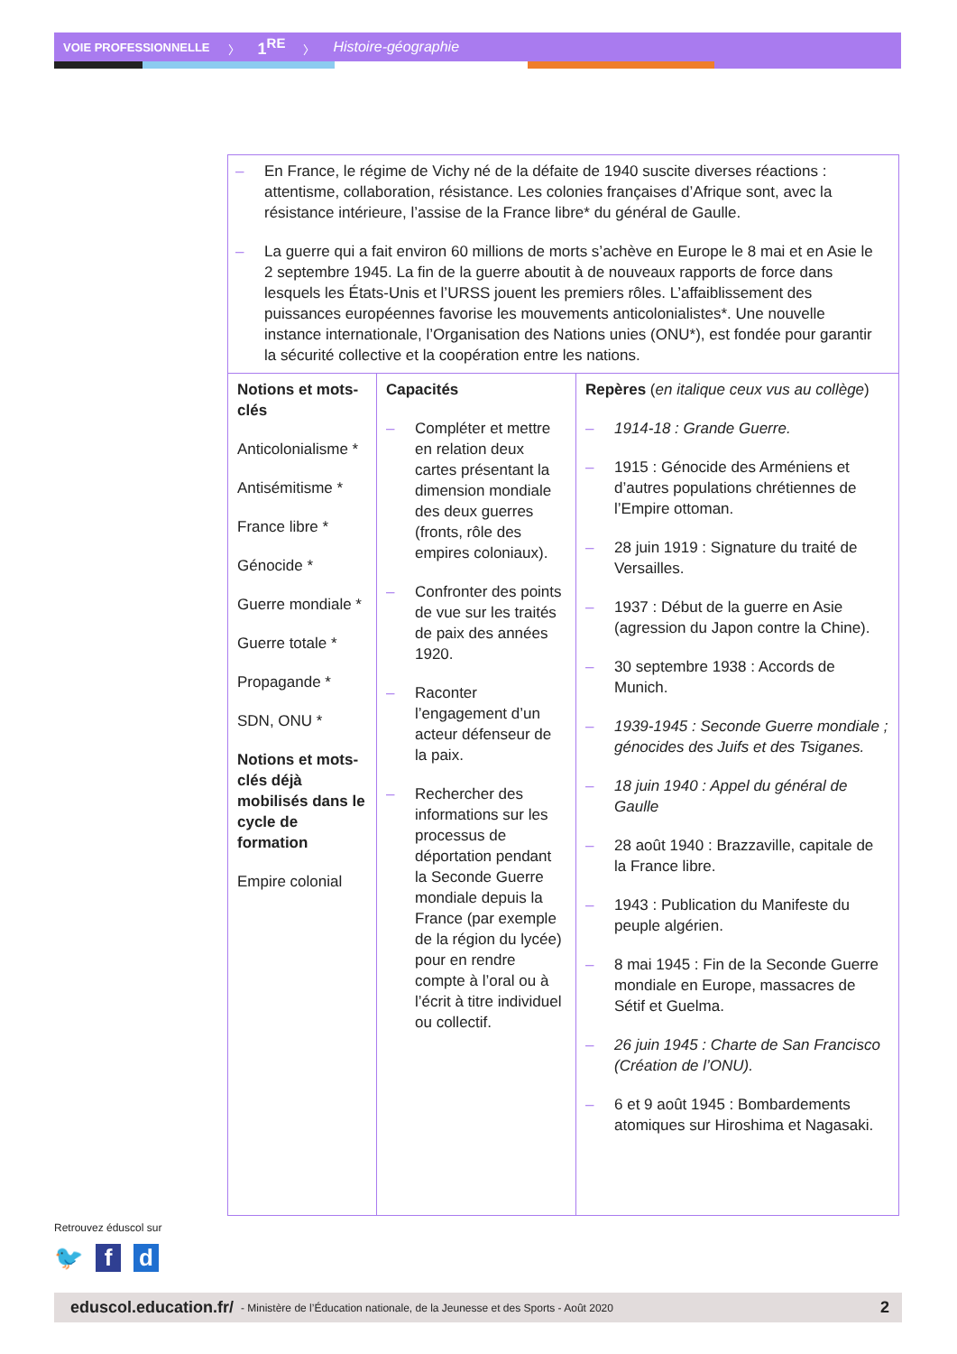VOIE PROFESSIONNELLE 〉 1<sup>RE</sup> 〉 Histoire-géographie
| – En France, le régime de Vichy né de la défaite de 1940 suscite diverses réactions : attentisme, collaboration, résistance. Les colonies françaises d’Afrique sont, avec la résistance intérieure, l’assise de la France libre* du général de Gaulle. – La guerre qui a fait environ 60 millions de morts s’achève en Europe le 8 mai et en Asie le 2 septembre 1945. La fin de la guerre aboutit à de nouveaux rapports de force dans lesquels les États-Unis et l’URSS jouent les premiers rôles. L’affaiblissement des puissances européennes favorise les mouvements anticolonialistes*. Une nouvelle instance internationale, l’Organisation des Nations unies (ONU*), est fondée pour garantir la sécurité collective et la coopération entre les nations. | | |
| Notions et mots-clés Anticolonialisme * Antisémitisme * France libre * Génocide * Guerre mondiale * Guerre totale * Propagande * SDN, ONU * Notions et mots-clés déjà mobilisés dans le cycle de formation Empire colonial | Capacités – Compléter et mettre en relation deux cartes présentant la dimension mondiale des deux guerres (fronts, rôle des empires coloniaux). – Confronter des points de vue sur les traités de paix des années 1920. – Raconter l’engagement d’un acteur défenseur de la paix. – Rechercher des informations sur les processus de déportation pendant la Seconde Guerre mondiale depuis la France (par exemple de la région du lycée) pour en rendre compte à l’oral ou à l’écrit à titre individuel ou collectif. | Repères ( en italique ceux vus au collège ) – 1914-18 : Grande Guerre. – 1915 : Génocide des Arméniens et d’autres populations chrétiennes de l’Empire ottoman. – 28 juin 1919 : Signature du traité de Versailles. – 1937 : Début de la guerre en Asie (agression du Japon contre la Chine). – 30 septembre 1938 : Accords de Munich. – 1939-1945 : Seconde Guerre mondiale ; génocides des Juifs et des Tsiganes. – 18 juin 1940 : Appel du général de Gaulle – 28 août 1940 : Brazzaville, capitale de la France libre. – 1943 : Publication du Manifeste du peuple algérien. – 8 mai 1945 : Fin de la Seconde Guerre mondiale en Europe, massacres de Sétif et Guelma. – 26 juin 1945 : Charte de San Francisco (Création de l’ONU). – 6 et 9 août 1945 : Bombardements atomiques sur Hiroshima et Nagasaki. |
Retrouvez éduscol sur
🐦 f d
eduscol.education.fr/ - Ministère de l’Éducation nationale, de la Jeunesse et des Sports - Août 2020 2